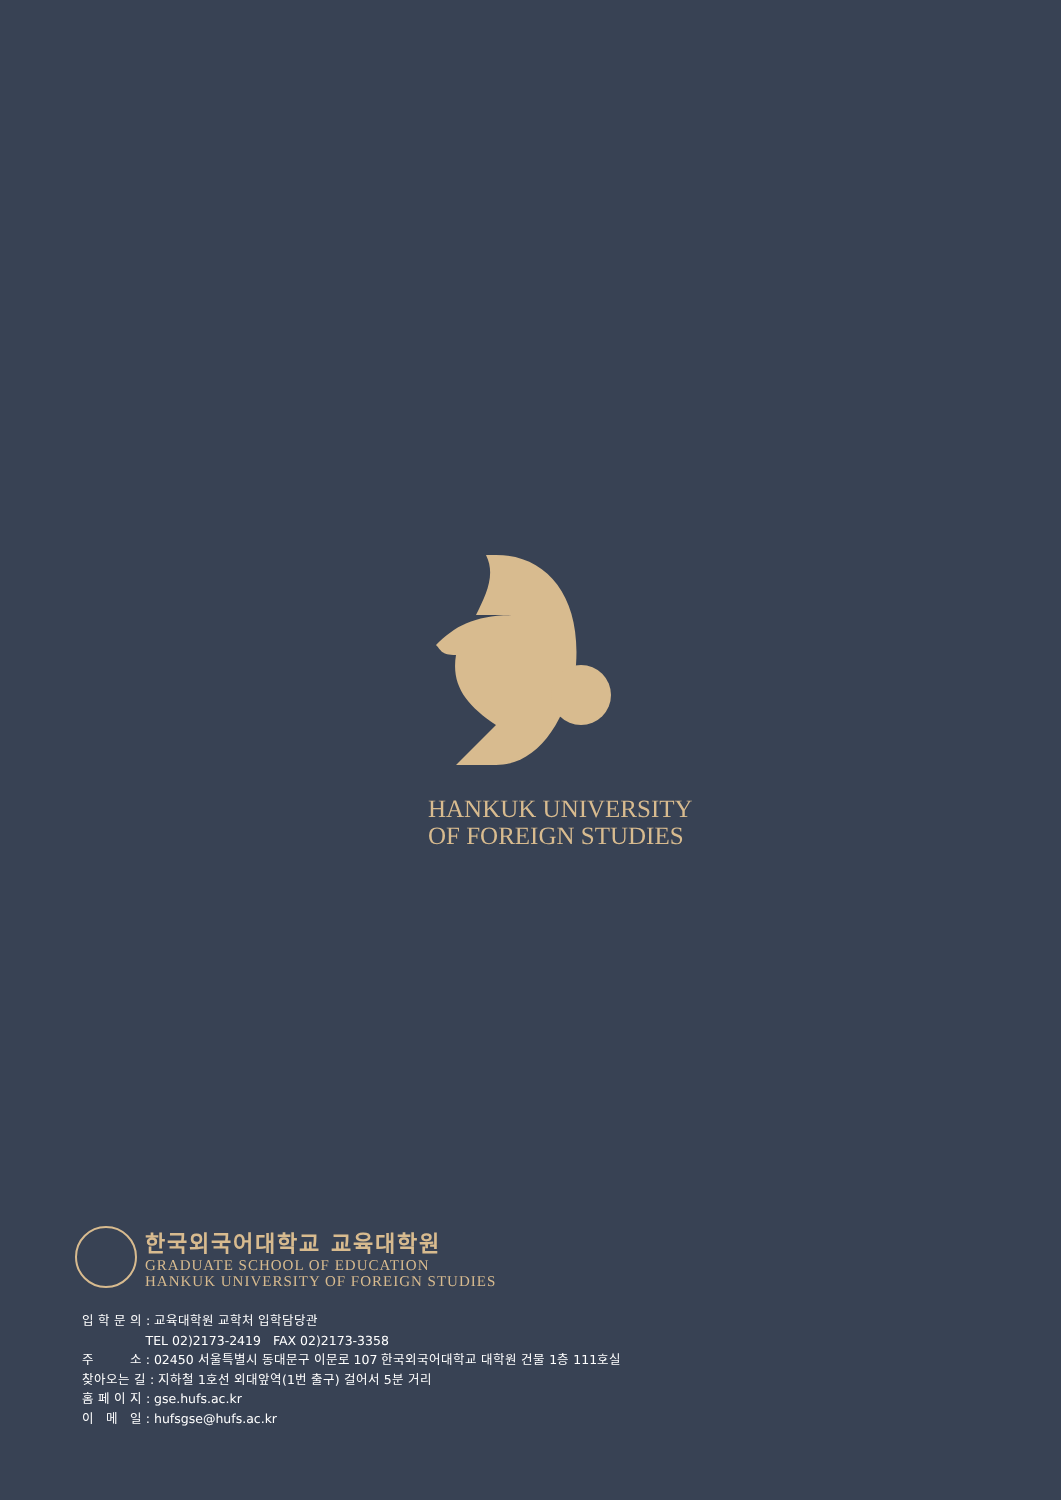HANKUK UNIVERSITY
OF FOREIGN STUDIES
한국외국어대학교 교육대학원
GRADUATE SCHOOL OF EDUCATION
HANKUK UNIVERSITY OF FOREIGN STUDIES
입 학 문 의 : 교육대학원 교학처 입학담당관
TEL 02)2173-2419 FAX 02)2173-3358
주 소 : 02450 서울특별시 동대문구 이문로 107 한국외국어대학교 대학원 건물 1층 111호실
찾아오는 길 : 지하철 1호선 외대앞역(1번 출구) 걸어서 5분 거리
홈 페 이 지 : gse.hufs.ac.kr
이 메 일 : hufsgse@hufs.ac.kr